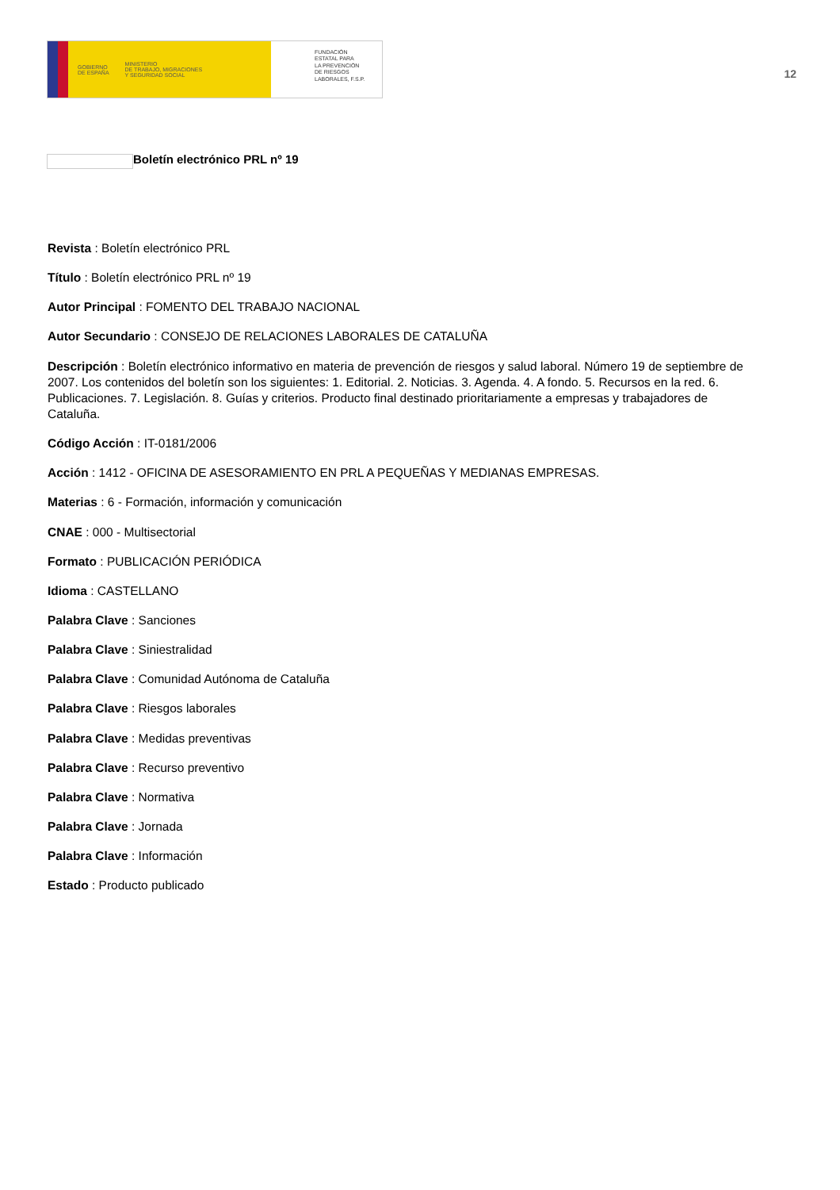GOBIERNO
DE ESPAÑA MINISTERIO
DE TRABAJO, MIGRACIONES
Y SEGURIDAD SOCIAL
FUNDACIÓN
ESTATAL PARA
LA PREVENCIÓN
DE RIESGOS
LABORALES, F.S.P.
12
Boletín electrónico PRL nº 19
Revista : Boletín electrónico PRL
Título : Boletín electrónico PRL nº 19
Autor Principal : FOMENTO DEL TRABAJO NACIONAL
Autor Secundario : CONSEJO DE RELACIONES LABORALES DE CATALUÑA
Descripción : Boletín electrónico informativo en materia de prevención de riesgos y salud laboral. Número 19 de septiembre de 2007. Los contenidos del boletín son los siguientes: 1. Editorial. 2. Noticias. 3. Agenda. 4. A fondo. 5. Recursos en la red. 6. Publicaciones. 7. Legislación. 8. Guías y criterios. Producto final destinado prioritariamente a empresas y trabajadores de Cataluña.
Código Acción : IT-0181/2006
Acción : 1412 - OFICINA DE ASESORAMIENTO EN PRL A PEQUEÑAS Y MEDIANAS EMPRESAS.
Materias : 6 - Formación, información y comunicación
CNAE : 000 - Multisectorial
Formato : PUBLICACIÓN PERIÓDICA
Idioma : CASTELLANO
Palabra Clave : Sanciones
Palabra Clave : Siniestralidad
Palabra Clave : Comunidad Autónoma de Cataluña
Palabra Clave : Riesgos laborales
Palabra Clave : Medidas preventivas
Palabra Clave : Recurso preventivo
Palabra Clave : Normativa
Palabra Clave : Jornada
Palabra Clave : Información
Estado : Producto publicado